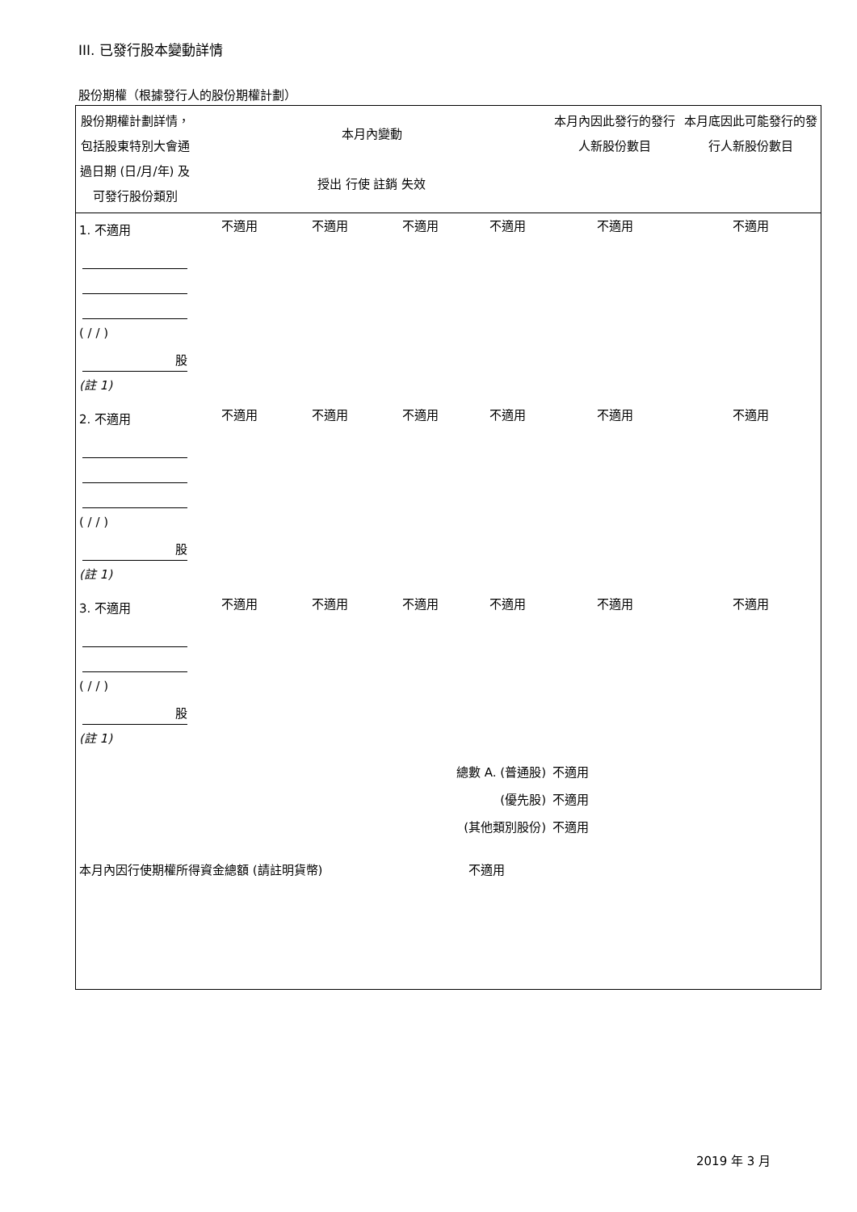III. 已發行股本變動詳情
股份期權（根據發行人的股份期權計劃）
| 股份期權計劃詳情，包括股東特別大會通過日期 (日/月/年) 及可發行股份類別 | 本月內變動 授出 行使 註銷 失效 | | | | 本月內因此發行的發行人新股份數目 | 本月底因此可能發行的發行人新股份數目 |
| 1. 不適用 ( / / ) 股 (註 1) | 不適用 | 不適用 | 不適用 | 不適用 | 不適用 | 不適用 |
| 2. 不適用 ( / / ) 股 (註 1) | 不適用 | 不適用 | 不適用 | 不適用 | 不適用 | 不適用 |
| 3. 不適用 ( / / ) 股 (註 1) | 不適用 | 不適用 | 不適用 | 不適用 | 不適用 | 不適用 |
| 總數 A. (普通股) (優先股) (其他類別股份) | | | | | 不適用 不適用 不適用 | |
| 本月內因行使期權所得資金總額 (請註明貨幣) | | | | 不適用 | | |
2019 年 3 月